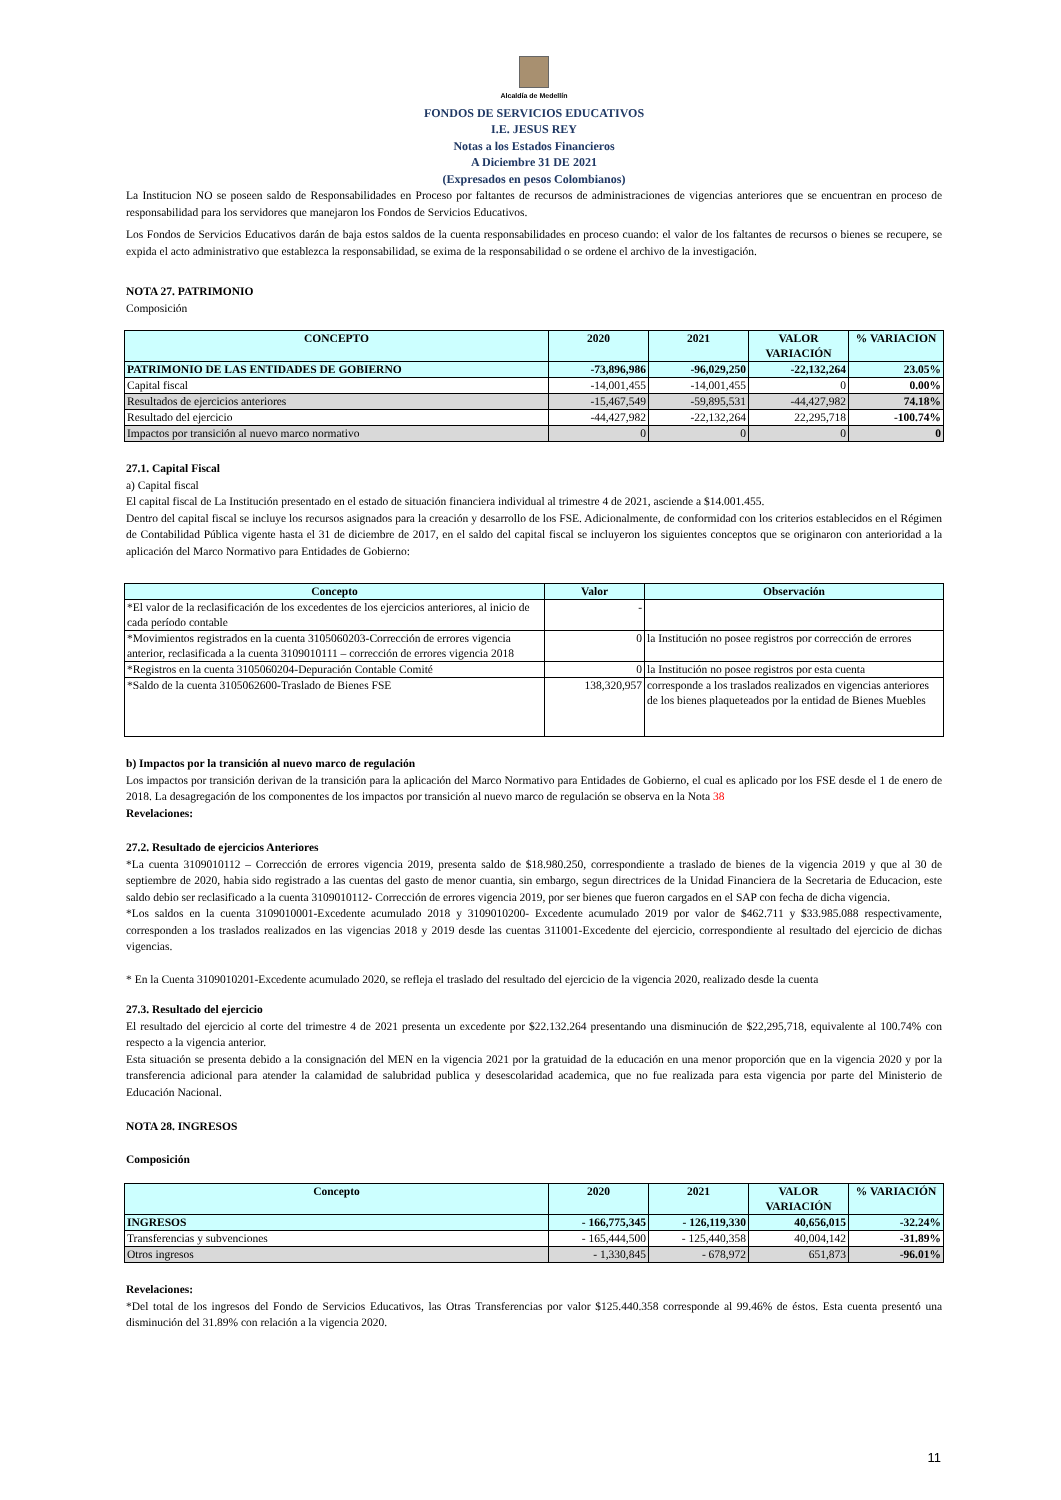Alcaldía de Medellín
FONDOS DE SERVICIOS EDUCATIVOS
I.E. JESUS REY
Notas a los Estados Financieros
A Diciembre 31 DE 2021
(Expresados en pesos Colombianos)
La Institucion NO se poseen saldo de Responsabilidades en Proceso por faltantes de recursos de administraciones de vigencias anteriores que se encuentran en proceso de responsabilidad para los servidores que manejaron los Fondos de Servicios Educativos.
Los Fondos de Servicios Educativos darán de baja estos saldos de la cuenta responsabilidades en proceso cuando: el valor de los faltantes de recursos o bienes se recupere, se expida el acto administrativo que establezca la responsabilidad, se exima de la responsabilidad o se ordene el archivo de la investigación.
NOTA 27. PATRIMONIO
Composición
| CONCEPTO | 2020 | 2021 | VALOR VARIACIÓN | % VARIACION |
| --- | --- | --- | --- | --- |
| PATRIMONIO DE LAS ENTIDADES DE GOBIERNO | -73,896,986 | -96,029,250 | -22,132,264 | 23.05% |
| Capital fiscal | -14,001,455 | -14,001,455 | 0 | 0.00% |
| Resultados de ejercicios anteriores | -15,467,549 | -59,895,531 | -44,427,982 | 74.18% |
| Resultado del ejercicio | -44,427,982 | -22,132,264 | 22,295,718 | -100.74% |
| Impactos por transición al nuevo marco normativo | 0 | 0 | 0 | 0 |
27.1. Capital Fiscal
a) Capital fiscal
El capital fiscal de La Institución presentado en el estado de situación financiera individual al trimestre 4 de 2021, asciende a $14.001.455.
Dentro del capital fiscal se incluye los recursos asignados para la creación y desarrollo de los FSE. Adicionalmente, de conformidad con los criterios establecidos en el Régimen de Contabilidad Pública vigente hasta el 31 de diciembre de 2017, en el saldo del capital fiscal se incluyeron los siguientes conceptos que se originaron con anterioridad a la aplicación del Marco Normativo para Entidades de Gobierno:
| Concepto | Valor | Observación |
| --- | --- | --- |
| *El valor de la reclasificación de los excedentes de los ejercicios anteriores, al inicio de cada período contable | - | |
| *Movimientos registrados en la cuenta 3105060203-Corrección de errores vigencia anterior, reclasificada a la cuenta 3109010111 – corrección de errores vigencia 2018 | 0 | la Institución no posee registros por corrección de errores |
| *Registros en la cuenta 3105060204-Depuración Contable Comité | 0 | la Institución no posee registros por esta cuenta |
| *Saldo de la cuenta 3105062600-Traslado de Bienes FSE | 138,320,957 | corresponde a los traslados realizados en vigencias anteriores de los bienes plaqueteados por la entidad de Bienes Muebles |
b) Impactos por la transición al nuevo marco de regulación
Los impactos por transición derivan de la transición para la aplicación del Marco Normativo para Entidades de Gobierno, el cual es aplicado por los FSE desde el 1 de enero de 2018. La desagregación de los componentes de los impactos por transición al nuevo marco de regulación se observa en la Nota 38
Revelaciones:
27.2. Resultado de ejercicios Anteriores
*La cuenta 3109010112 – Corrección de errores vigencia 2019, presenta saldo de $18.980.250, correspondiente a traslado de bienes de la vigencia 2019 y que al 30 de septiembre de 2020, habia sido registrado a las cuentas del gasto de menor cuantia, sin embargo, segun directrices de la Unidad Financiera de la Secretaria de Educacion, este saldo debio ser reclasificado a la cuenta 3109010112- Corrección de errores vigencia 2019, por ser bienes que fueron cargados en el SAP con fecha de dicha vigencia.
*Los saldos en la cuenta 3109010001-Excedente acumulado 2018 y 3109010200- Excedente acumulado 2019 por valor de $462.711 y $33.985.088 respectivamente, corresponden a los traslados realizados en las vigencias 2018 y 2019 desde las cuentas 311001-Excedente del ejercicio, correspondiente al resultado del ejercicio de dichas vigencias.
* En la Cuenta 3109010201-Excedente acumulado 2020, se refleja el traslado del resultado del ejercicio de la vigencia 2020, realizado desde la cuenta
27.3. Resultado del ejercicio
El resultado del ejercicio al corte del trimestre 4 de 2021 presenta un excedente por $22.132.264 presentando una disminución de $22,295,718, equivalente al 100.74% con respecto a la vigencia anterior.
Esta situación se presenta debido a la consignación del MEN en la vigencia 2021 por la gratuidad de la educación en una menor proporción que en la vigencia 2020 y por la transferencia adicional para atender la calamidad de salubridad publica y desescolaridad academica, que no fue realizada para esta vigencia por parte del Ministerio de Educación Nacional.
NOTA 28. INGRESOS
Composición
| Concepto | 2020 | 2021 | VALOR VARIACIÓN | % VARIACIÓN |
| --- | --- | --- | --- | --- |
| INGRESOS | - 166,775,345 | - 126,119,330 | 40,656,015 | -32.24% |
| Transferencias y subvenciones | - 165,444,500 | - 125,440,358 | 40,004,142 | -31.89% |
| Otros ingresos | - 1,330,845 | - 678,972 | 651,873 | -96.01% |
Revelaciones:
*Del total de los ingresos del Fondo de Servicios Educativos, las Otras Transferencias por valor $125.440.358 corresponde al 99.46% de éstos. Esta cuenta presentó una disminución del 31.89% con relación a la vigencia 2020.
11